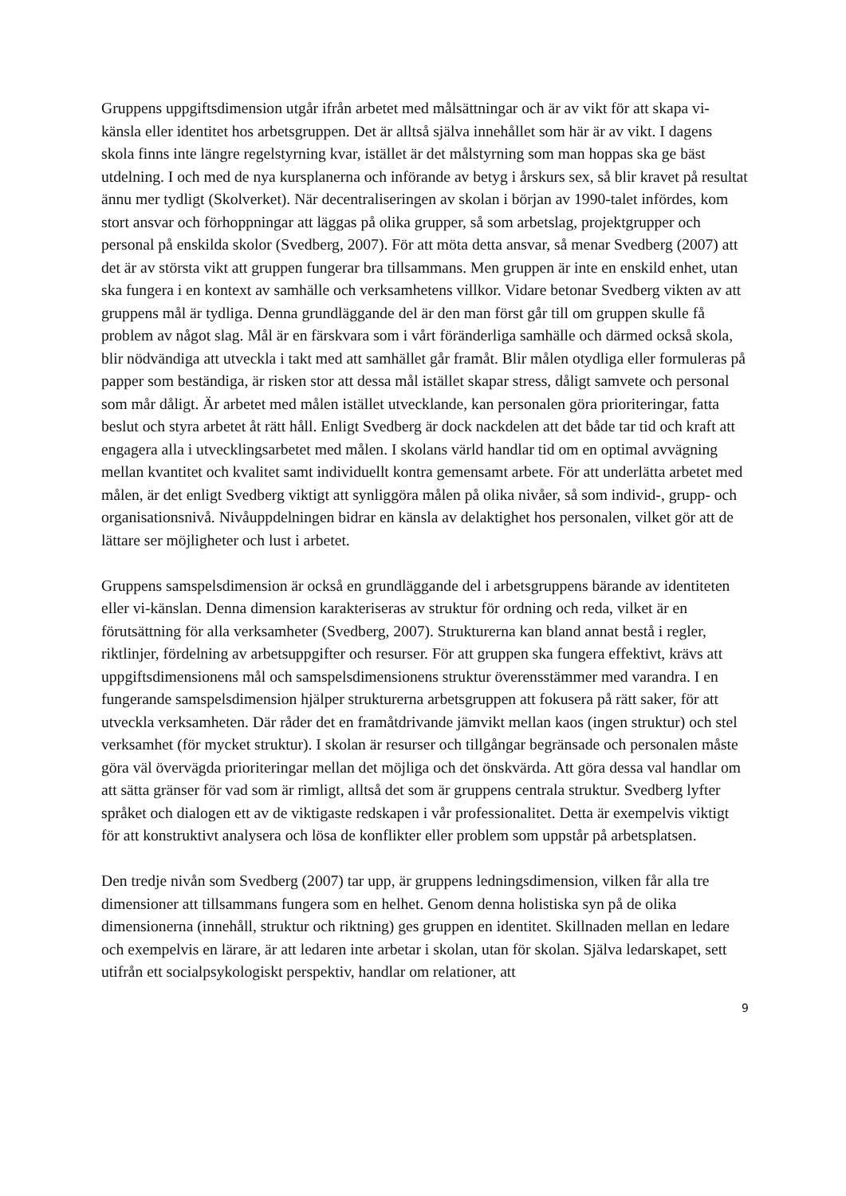Gruppens uppgiftsdimension utgår ifrån arbetet med målsättningar och är av vikt för att skapa vi-känsla eller identitet hos arbetsgruppen. Det är alltså själva innehållet som här är av vikt. I dagens skola finns inte längre regelstyrning kvar, istället är det målstyrning som man hoppas ska ge bäst utdelning. I och med de nya kursplanerna och införande av betyg i årskurs sex, så blir kravet på resultat ännu mer tydligt (Skolverket). När decentraliseringen av skolan i början av 1990-talet infördes, kom stort ansvar och förhoppningar att läggas på olika grupper, så som arbetslag, projektgrupper och personal på enskilda skolor (Svedberg, 2007). För att möta detta ansvar, så menar Svedberg (2007) att det är av största vikt att gruppen fungerar bra tillsammans. Men gruppen är inte en enskild enhet, utan ska fungera i en kontext av samhälle och verksamhetens villkor. Vidare betonar Svedberg vikten av att gruppens mål är tydliga. Denna grundläggande del är den man först går till om gruppen skulle få problem av något slag. Mål är en färskvara som i vårt föränderliga samhälle och därmed också skola, blir nödvändiga att utveckla i takt med att samhället går framåt. Blir målen otydliga eller formuleras på papper som beständiga, är risken stor att dessa mål istället skapar stress, dåligt samvete och personal som mår dåligt. Är arbetet med målen istället utvecklande, kan personalen göra prioriteringar, fatta beslut och styra arbetet åt rätt håll. Enligt Svedberg är dock nackdelen att det både tar tid och kraft att engagera alla i utvecklingsarbetet med målen. I skolans värld handlar tid om en optimal avvägning mellan kvantitet och kvalitet samt individuellt kontra gemensamt arbete. För att underlätta arbetet med målen, är det enligt Svedberg viktigt att synliggöra målen på olika nivåer, så som individ-, grupp- och organisationsnivå. Nivåuppdelningen bidrar en känsla av delaktighet hos personalen, vilket gör att de lättare ser möjligheter och lust i arbetet.
Gruppens samspelsdimension är också en grundläggande del i arbetsgruppens bärande av identiteten eller vi-känslan. Denna dimension karakteriseras av struktur för ordning och reda, vilket är en förutsättning för alla verksamheter (Svedberg, 2007). Strukturerna kan bland annat bestå i regler, riktlinjer, fördelning av arbetsuppgifter och resurser. För att gruppen ska fungera effektivt, krävs att uppgiftsdimensionens mål och samspelsdimensionens struktur överensstämmer med varandra. I en fungerande samspelsdimension hjälper strukturerna arbetsgruppen att fokusera på rätt saker, för att utveckla verksamheten. Där råder det en framåtdrivande jämvikt mellan kaos (ingen struktur) och stel verksamhet (för mycket struktur). I skolan är resurser och tillgångar begränsade och personalen måste göra väl övervägda prioriteringar mellan det möjliga och det önskvärda. Att göra dessa val handlar om att sätta gränser för vad som är rimligt, alltså det som är gruppens centrala struktur. Svedberg lyfter språket och dialogen ett av de viktigaste redskapen i vår professionalitet. Detta är exempelvis viktigt för att konstruktivt analysera och lösa de konflikter eller problem som uppstår på arbetsplatsen.
Den tredje nivån som Svedberg (2007) tar upp, är gruppens ledningsdimension, vilken får alla tre dimensioner att tillsammans fungera som en helhet. Genom denna holistiska syn på de olika dimensionerna (innehåll, struktur och riktning) ges gruppen en identitet. Skillnaden mellan en ledare och exempelvis en lärare, är att ledaren inte arbetar i skolan, utan för skolan. Själva ledarskapet, sett utifrån ett socialpsykologiskt perspektiv, handlar om relationer, att
9